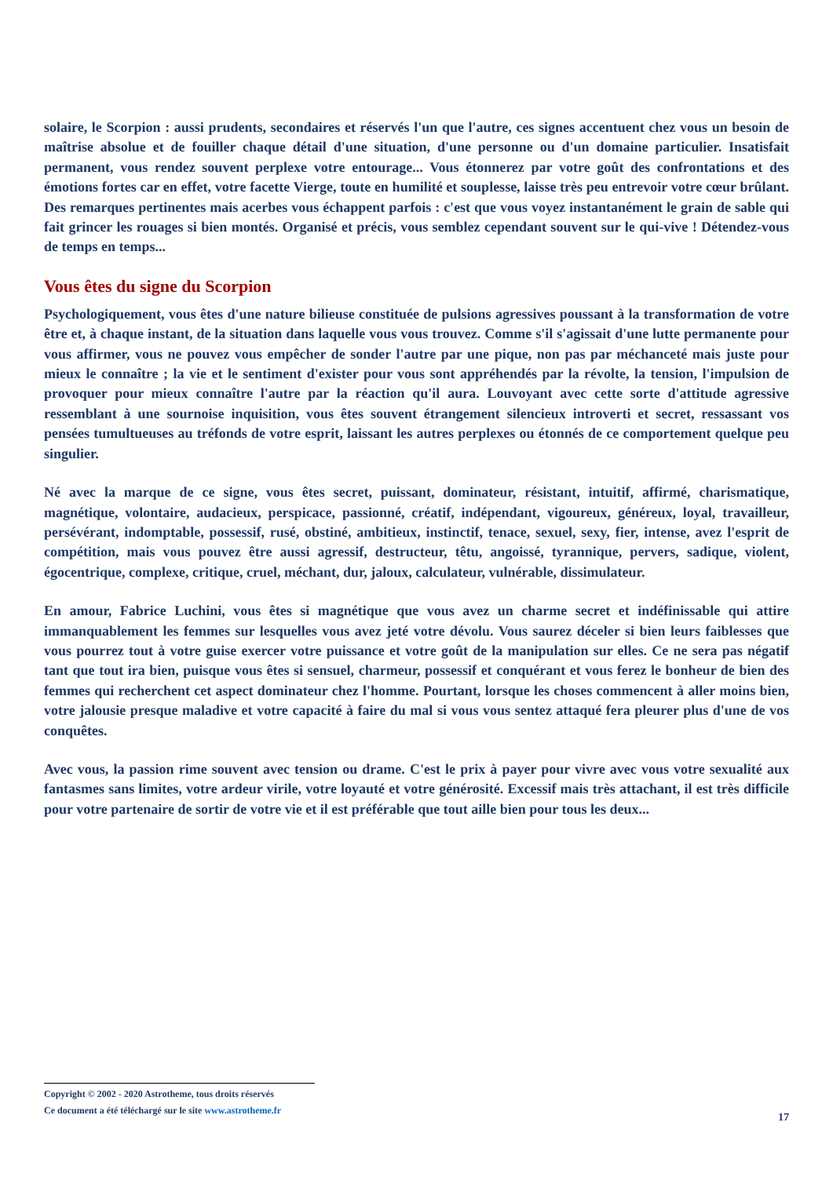solaire, le Scorpion : aussi prudents, secondaires et réservés l'un que l'autre, ces signes accentuent chez vous un besoin de maîtrise absolue et de fouiller chaque détail d'une situation, d'une personne ou d'un domaine particulier. Insatisfait permanent, vous rendez souvent perplexe votre entourage... Vous étonnerez par votre goût des confrontations et des émotions fortes car en effet, votre facette Vierge, toute en humilité et souplesse, laisse très peu entrevoir votre cœur brûlant. Des remarques pertinentes mais acerbes vous échappent parfois : c'est que vous voyez instantanément le grain de sable qui fait grincer les rouages si bien montés. Organisé et précis, vous semblez cependant souvent sur le qui-vive ! Détendez-vous de temps en temps...
Vous êtes du signe du Scorpion
Psychologiquement, vous êtes d'une nature bilieuse constituée de pulsions agressives poussant à la transformation de votre être et, à chaque instant, de la situation dans laquelle vous vous trouvez. Comme s'il s'agissait d'une lutte permanente pour vous affirmer, vous ne pouvez vous empêcher de sonder l'autre par une pique, non pas par méchanceté mais juste pour mieux le connaître ; la vie et le sentiment d'exister pour vous sont appréhendés par la révolte, la tension, l'impulsion de provoquer pour mieux connaître l'autre par la réaction qu'il aura. Louvoyant avec cette sorte d'attitude agressive ressemblant à une sournoise inquisition, vous êtes souvent étrangement silencieux introverti et secret, ressassant vos pensées tumultueuses au tréfonds de votre esprit, laissant les autres perplexes ou étonnés de ce comportement quelque peu singulier.
Né avec la marque de ce signe, vous êtes secret, puissant, dominateur, résistant, intuitif, affirmé, charismatique, magnétique, volontaire, audacieux, perspicace, passionné, créatif, indépendant, vigoureux, généreux, loyal, travailleur, persévérant, indomptable, possessif, rusé, obstiné, ambitieux, instinctif, tenace, sexuel, sexy, fier, intense, avez l'esprit de compétition, mais vous pouvez être aussi agressif, destructeur, têtu, angoissé, tyrannique, pervers, sadique, violent, égocentrique, complexe, critique, cruel, méchant, dur, jaloux, calculateur, vulnérable, dissimulateur.
En amour, Fabrice Luchini, vous êtes si magnétique que vous avez un charme secret et indéfinissable qui attire immanquablement les femmes sur lesquelles vous avez jeté votre dévolu. Vous saurez déceler si bien leurs faiblesses que vous pourrez tout à votre guise exercer votre puissance et votre goût de la manipulation sur elles. Ce ne sera pas négatif tant que tout ira bien, puisque vous êtes si sensuel, charmeur, possessif et conquérant et vous ferez le bonheur de bien des femmes qui recherchent cet aspect dominateur chez l'homme. Pourtant, lorsque les choses commencent à aller moins bien, votre jalousie presque maladive et votre capacité à faire du mal si vous vous sentez attaqué fera pleurer plus d'une de vos conquêtes.
Avec vous, la passion rime souvent avec tension ou drame. C'est le prix à payer pour vivre avec vous votre sexualité aux fantasmes sans limites, votre ardeur virile, votre loyauté et votre générosité. Excessif mais très attachant, il est très difficile pour votre partenaire de sortir de votre vie et il est préférable que tout aille bien pour tous les deux...
Copyright © 2002 - 2020 Astrotheme, tous droits réservés
Ce document a été téléchargé sur le site www.astrotheme.fr
17